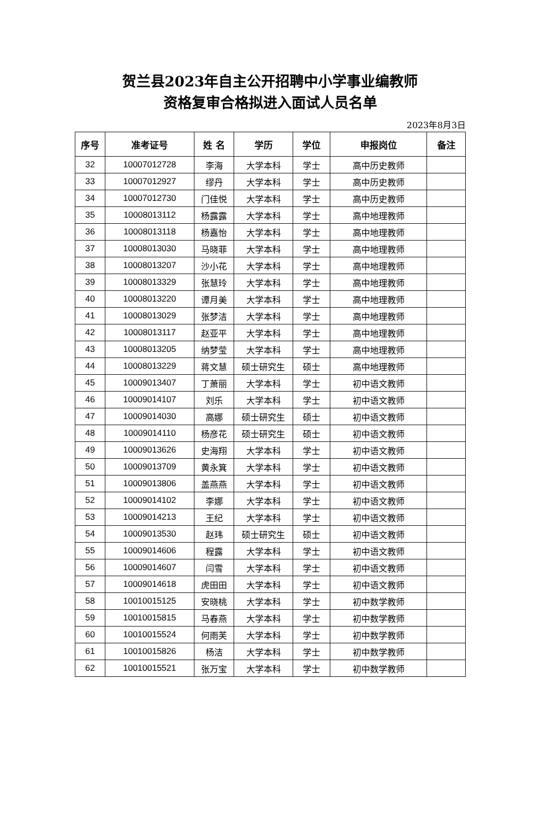贺兰县2023年自主公开招聘中小学事业编教师
资格复审合格拟进入面试人员名单
2023年8月3日
| 序号 | 准考证号 | 姓 名 | 学历 | 学位 | 申报岗位 | 备注 |
| --- | --- | --- | --- | --- | --- | --- |
| 32 | 10007012728 | 李海 | 大学本科 | 学士 | 高中历史教师 | |
| 33 | 10007012927 | 缪丹 | 大学本科 | 学士 | 高中历史教师 | |
| 34 | 10007012730 | 门佳悦 | 大学本科 | 学士 | 高中历史教师 | |
| 35 | 10008013112 | 杨露露 | 大学本科 | 学士 | 高中地理教师 | |
| 36 | 10008013118 | 杨嘉怡 | 大学本科 | 学士 | 高中地理教师 | |
| 37 | 10008013030 | 马晓菲 | 大学本科 | 学士 | 高中地理教师 | |
| 38 | 10008013207 | 沙小花 | 大学本科 | 学士 | 高中地理教师 | |
| 39 | 10008013329 | 张慧玲 | 大学本科 | 学士 | 高中地理教师 | |
| 40 | 10008013220 | 谭月美 | 大学本科 | 学士 | 高中地理教师 | |
| 41 | 10008013029 | 张梦洁 | 大学本科 | 学士 | 高中地理教师 | |
| 42 | 10008013117 | 赵亚平 | 大学本科 | 学士 | 高中地理教师 | |
| 43 | 10008013205 | 纳梦莹 | 大学本科 | 学士 | 高中地理教师 | |
| 44 | 10008013229 | 蒋文慧 | 硕士研究生 | 硕士 | 高中地理教师 | |
| 45 | 10009013407 | 丁萧丽 | 大学本科 | 学士 | 初中语文教师 | |
| 46 | 10009014107 | 刘乐 | 大学本科 | 学士 | 初中语文教师 | |
| 47 | 10009014030 | 高娜 | 硕士研究生 | 硕士 | 初中语文教师 | |
| 48 | 10009014110 | 杨彦花 | 硕士研究生 | 硕士 | 初中语文教师 | |
| 49 | 10009013626 | 史海翔 | 大学本科 | 学士 | 初中语文教师 | |
| 50 | 10009013709 | 黄永箕 | 大学本科 | 学士 | 初中语文教师 | |
| 51 | 10009013806 | 盖燕燕 | 大学本科 | 学士 | 初中语文教师 | |
| 52 | 10009014102 | 李娜 | 大学本科 | 学士 | 初中语文教师 | |
| 53 | 10009014213 | 王纪 | 大学本科 | 学士 | 初中语文教师 | |
| 54 | 10009013530 | 赵玮 | 硕士研究生 | 硕士 | 初中语文教师 | |
| 55 | 10009014606 | 程露 | 大学本科 | 学士 | 初中语文教师 | |
| 56 | 10009014607 | 闫雪 | 大学本科 | 学士 | 初中语文教师 | |
| 57 | 10009014618 | 虎田田 | 大学本科 | 学士 | 初中语文教师 | |
| 58 | 10010015125 | 安晓桃 | 大学本科 | 学士 | 初中数学教师 | |
| 59 | 10010015815 | 马春燕 | 大学本科 | 学士 | 初中数学教师 | |
| 60 | 10010015524 | 何雨芙 | 大学本科 | 学士 | 初中数学教师 | |
| 61 | 10010015826 | 杨洁 | 大学本科 | 学士 | 初中数学教师 | |
| 62 | 10010015521 | 张万宝 | 大学本科 | 学士 | 初中数学教师 | |